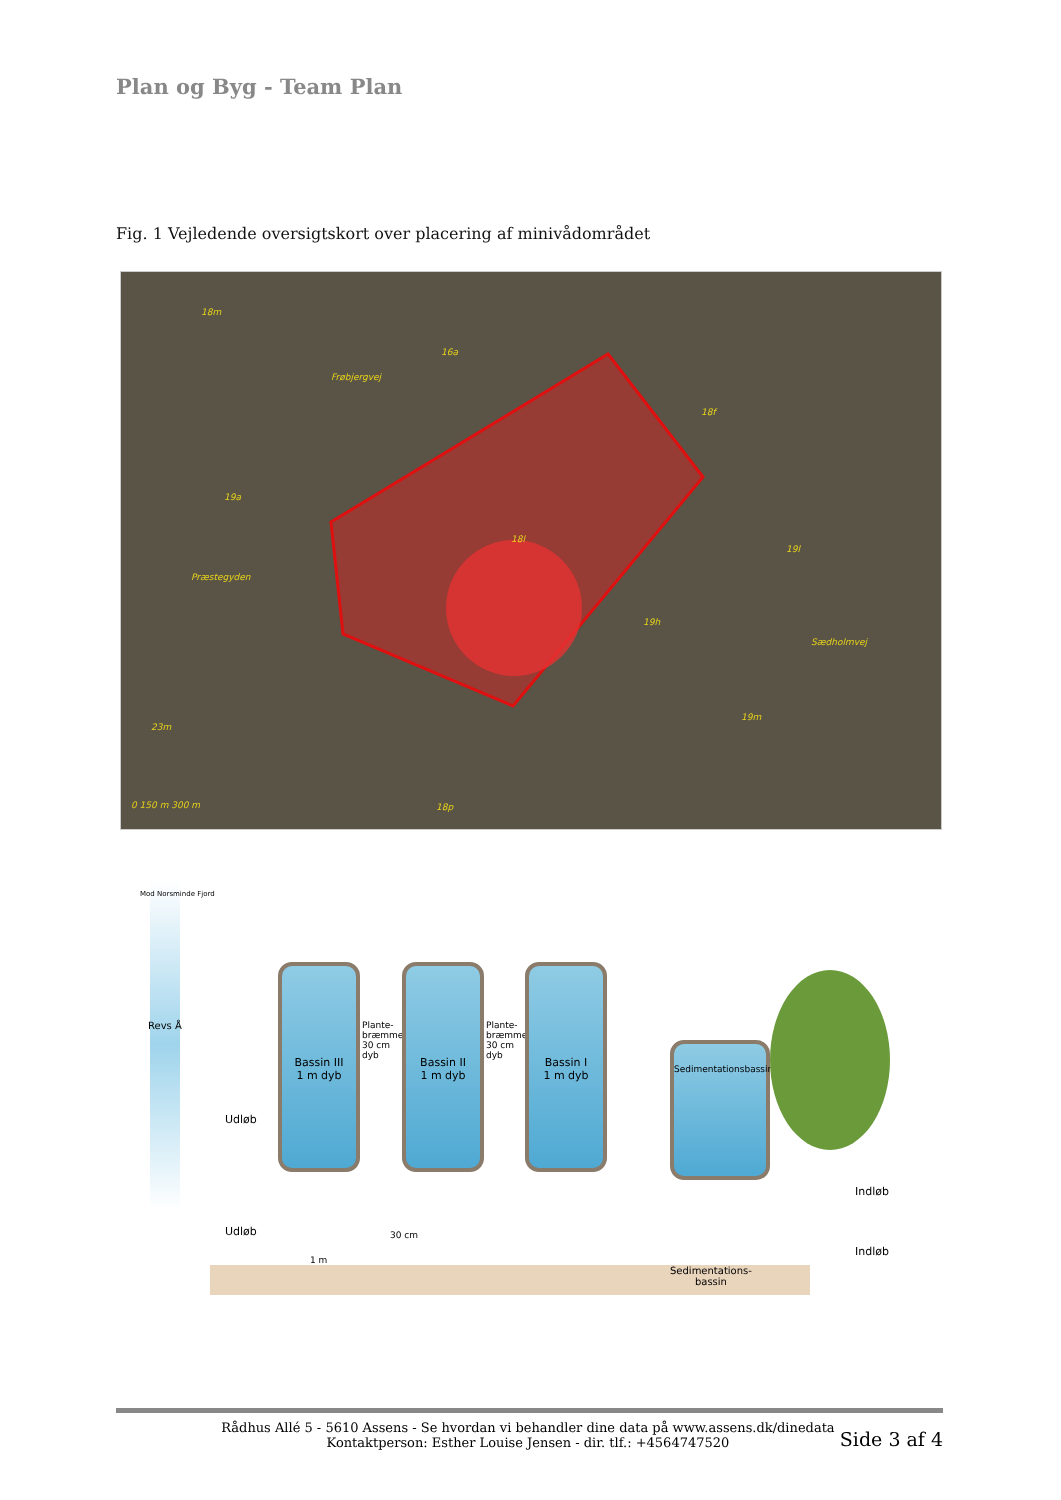Plan og Byg - Team Plan
Fig. 1 Vejledende oversigtskort over placering af minivådområdet
18m
16a
Frøbjergvej
18f
19a
18l
19l
Præstegyden
19h
Sædholmvej
23m
19m
18p 0 150 m 300 m
Revs Å
Mod Norsminde Fjord
Udløb
Bassin III
1 m dyb
Plante-bræmme 30 cm dyb
Bassin II
1 m dyb
Plante-bræmme 30 cm dyb
Bassin I
1 m dyb
Sedimentationsbassin
Indløb
Udløb
Indløb
1 m
30 cm
Sedimentations-
bassin
Rådhus Allé 5 - 5610 Assens - Se hvordan vi behandler dine data på www.assens.dk/dinedata
Kontaktperson: Esther Louise Jensen - dir. tlf.: +4564747520
Side 3 af 4